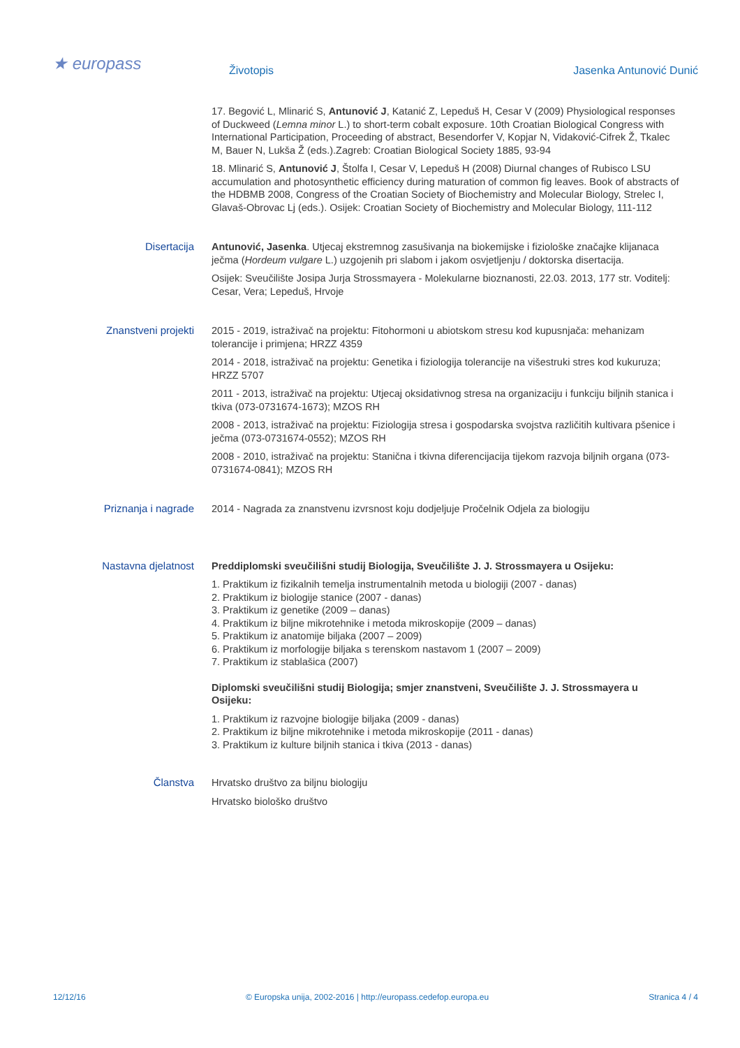★ europass
Životopis Jasenka Antunović Dunić
17. Begović L, Mlinarić S, Antunović J, Katanić Z, Lepeduš H, Cesar V (2009) Physiological responses of Duckweed (Lemna minor L.) to short-term cobalt exposure. 10th Croatian Biological Congress with International Participation, Proceeding of abstract, Besendorfer V, Kopjar N, Vidaković-Cifrek Ž, Tkalec M, Bauer N, Lukša Ž (eds.).Zagreb: Croatian Biological Society 1885, 93-94
18. Mlinarić S, Antunović J, Štolfa I, Cesar V, Lepeduš H (2008) Diurnal changes of Rubisco LSU accumulation and photosynthetic efficiency during maturation of common fig leaves. Book of abstracts of the HDBMB 2008, Congress of the Croatian Society of Biochemistry and Molecular Biology, Strelec I, Glavaš-Obrovac Lj (eds.). Osijek: Croatian Society of Biochemistry and Molecular Biology, 111-112
Disertacija Antunović, Jasenka. Utjecaj ekstremnog zasušivanja na biokemijske i fiziološke značajke klijanaca ječma (Hordeum vulgare L.) uzgojenih pri slabom i jakom osvjetljenju / doktorska disertacija.
Osijek: Sveučilište Josipa Jurja Strossmayera - Molekularne bioznanosti, 22.03. 2013, 177 str. Voditelj: Cesar, Vera; Lepeduš, Hrvoje
Znanstveni projekti 2015 - 2019, istraživač na projektu: Fitohormoni u abiotskom stresu kod kupusnjača: mehanizam tolerancije i primjena; HRZZ 4359
2014 - 2018, istraživač na projektu: Genetika i fiziologija tolerancije na višestruki stres kod kukuruza; HRZZ 5707
2011 - 2013, istraživač na projektu: Utjecaj oksidativnog stresa na organizaciju i funkciju biljnih stanica i tkiva (073-0731674-1673); MZOS RH
2008 - 2013, istraživač na projektu: Fiziologija stresa i gospodarska svojstva različitih kultivara pšenice i ječma (073-0731674-0552); MZOS RH
2008 - 2010, istraživač na projektu: Stanična i tkivna diferencijacija tijekom razvoja biljnih organa (073-0731674-0841); MZOS RH
Priznanja i nagrade 2014 - Nagrada za znanstvenu izvrsnost koju dodjeljuje Pročelnik Odjela za biologiju
Nastavna djelatnost Preddiplomski sveučilišni studij Biologija, Sveučilište J. J. Strossmayera u Osijeku:
1. Praktikum iz fizikalnih temelja instrumentalnih metoda u biologiji (2007 - danas)
2. Praktikum iz biologije stanice (2007 - danas)
3. Praktikum iz genetike (2009 – danas)
4. Praktikum iz biljne mikrotehnike i metoda mikroskopije (2009 – danas)
5. Praktikum iz anatomije biljaka (2007 – 2009)
6. Praktikum iz morfologije biljaka s terenskom nastavom 1 (2007 – 2009)
7. Praktikum iz stablašica (2007)
Diplomski sveučilišni studij Biologija; smjer znanstveni, Sveučilište J. J. Strossmayera u Osijeku:
1. Praktikum iz razvojne biologije biljaka (2009 - danas)
2. Praktikum iz biljne mikrotehnike i metoda mikroskopije (2011 - danas)
3. Praktikum iz kulture biljnih stanica i tkiva (2013 - danas)
Članstva Hrvatsko društvo za biljnu biologiju
Hrvatsko biološko društvo
12/12/16 © Europska unija, 2002-2016 | http://europass.cedefop.europa.eu Stranica 4 / 4